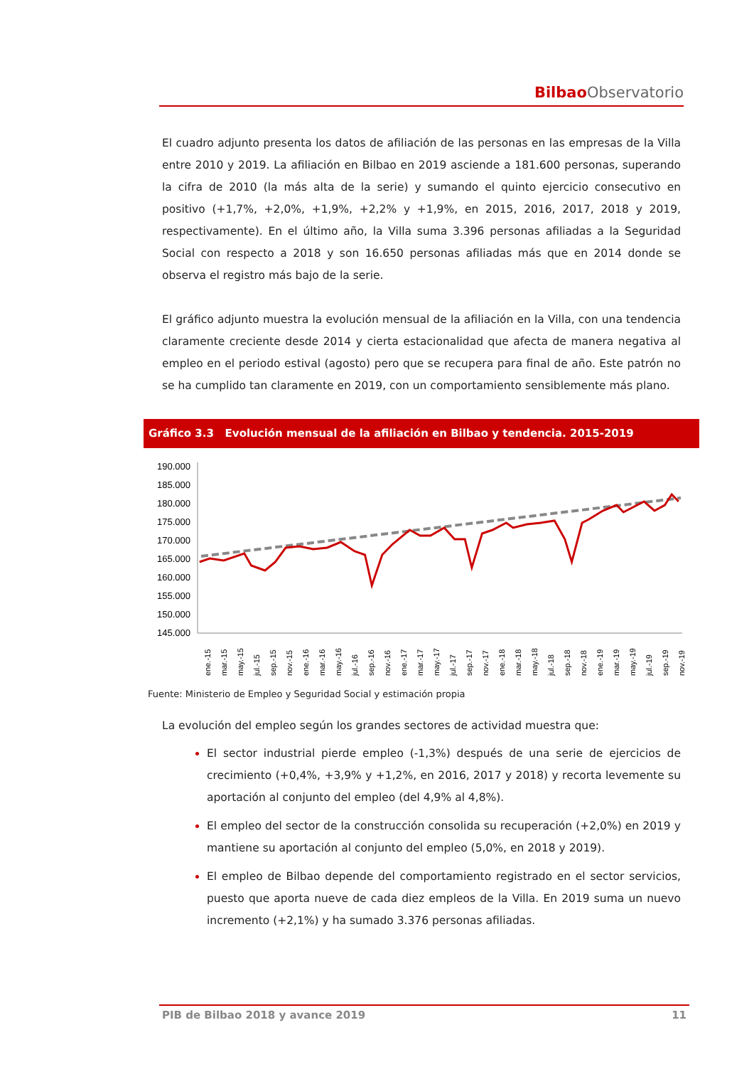Bilbao Observatorio
El cuadro adjunto presenta los datos de afiliación de las personas en las empresas de la Villa entre 2010 y 2019. La afiliación en Bilbao en 2019 asciende a 181.600 personas, superando la cifra de 2010 (la más alta de la serie) y sumando el quinto ejercicio consecutivo en positivo (+1,7%, +2,0%, +1,9%, +2,2% y +1,9%, en 2015, 2016, 2017, 2018 y 2019, respectivamente). En el último año, la Villa suma 3.396 personas afiliadas a la Seguridad Social con respecto a 2018 y son 16.650 personas afiliadas más que en 2014 donde se observa el registro más bajo de la serie.
El gráfico adjunto muestra la evolución mensual de la afiliación en la Villa, con una tendencia claramente creciente desde 2014 y cierta estacionalidad que afecta de manera negativa al empleo en el periodo estival (agosto) pero que se recupera para final de año. Este patrón no se ha cumplido tan claramente en 2019, con un comportamiento sensiblemente más plano.
Gráfico 3.3 Evolución mensual de la afiliación en Bilbao y tendencia. 2015-2019
190.000
185.000
180.000
175.000
170.000
165.000
160.000
155.000
150.000
145.000
ene.-15
mar.-15
may.-15
jul.-15
sep.-15
nov.-15
ene.-16
mar.-16
may.-16
jul.-16
sep.-16
nov.-16
ene.-17
mar.-17
may.-17
jul.-17
sep.-17
nov.-17
ene.-18
mar.-18
may.-18
jul.-18
sep.-18
nov.-18
ene.-19
mar.-19
may.-19
jul.-19
sep.-19
nov.-19
Fuente: Ministerio de Empleo y Seguridad Social y estimación propia
La evolución del empleo según los grandes sectores de actividad muestra que:
El sector industrial pierde empleo (-1,3%) después de una serie de ejercicios de crecimiento (+0,4%, +3,9% y +1,2%, en 2016, 2017 y 2018) y recorta levemente su aportación al conjunto del empleo (del 4,9% al 4,8%).
El empleo del sector de la construcción consolida su recuperación (+2,0%) en 2019 y mantiene su aportación al conjunto del empleo (5,0%, en 2018 y 2019).
El empleo de Bilbao depende del comportamiento registrado en el sector servicios, puesto que aporta nueve de cada diez empleos de la Villa. En 2019 suma un nuevo incremento (+2,1%) y ha sumado 3.376 personas afiliadas.
PIB de Bilbao 2018 y avance 2019 11